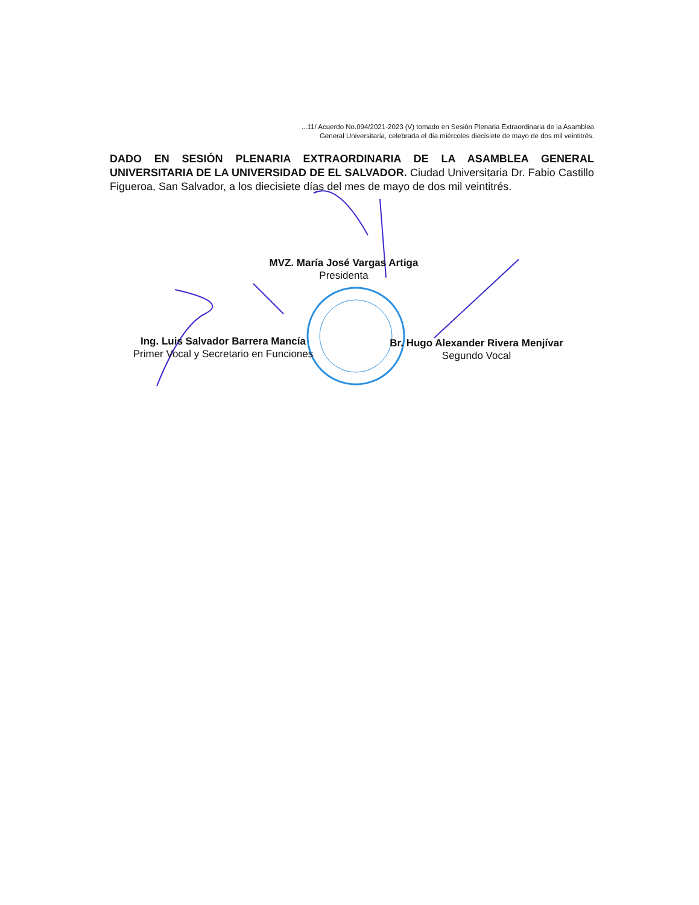...11/ Acuerdo No.094/2021-2023 (V) tomado en Sesión Plenaria Extraordinaria de la Asamblea
General Universitaria, celebrada el día miércoles diecisiete de mayo de dos mil veintitrés.
DADO EN SESIÓN PLENARIA EXTRAORDINARIA DE LA ASAMBLEA GENERAL UNIVERSITARIA DE LA UNIVERSIDAD DE EL SALVADOR. Ciudad Universitaria Dr. Fabio Castillo Figueroa, San Salvador, a los diecisiete días del mes de mayo de dos mil veintitrés.
MVZ. María José Vargas Artiga
Presidenta
Ing. Luis Salvador Barrera Mancía
Primer Vocal y Secretario en Funciones
Br. Hugo Alexander Rivera Menjívar
Segundo Vocal